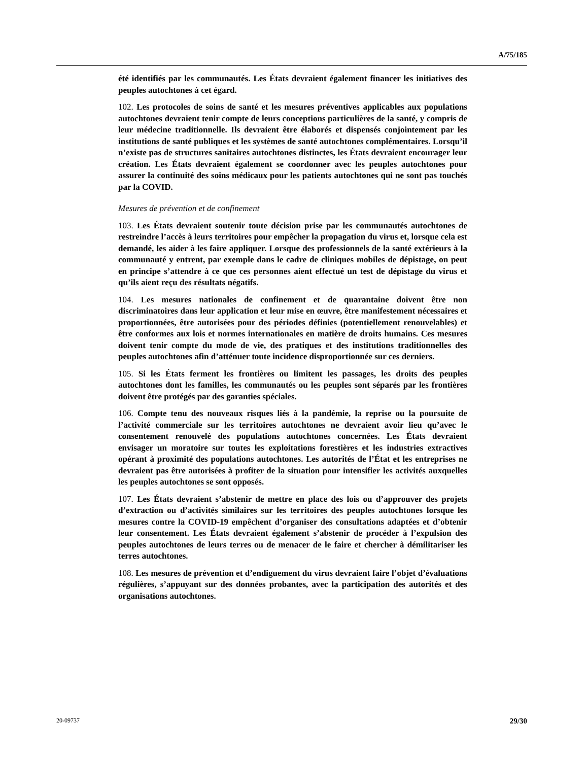A/75/185
été identifiés par les communautés. Les États devraient également financer les initiatives des peuples autochtones à cet égard.
102. Les protocoles de soins de santé et les mesures préventives applicables aux populations autochtones devraient tenir compte de leurs conceptions particulières de la santé, y compris de leur médecine traditionnelle. Ils devraient être élaborés et dispensés conjointement par les institutions de santé publiques et les systèmes de santé autochtones complémentaires. Lorsqu’il n’existe pas de structures sanitaires autochtones distinctes, les États devraient encourager leur création. Les États devraient également se coordonner avec les peuples autochtones pour assurer la continuité des soins médicaux pour les patients autochtones qui ne sont pas touchés par la COVID.
Mesures de prévention et de confinement
103. Les États devraient soutenir toute décision prise par les communautés autochtones de restreindre l’accès à leurs territoires pour empêcher la propagation du virus et, lorsque cela est demandé, les aider à les faire appliquer. Lorsque des professionnels de la santé extérieurs à la communauté y entrent, par exemple dans le cadre de cliniques mobiles de dépistage, on peut en principe s’attendre à ce que ces personnes aient effectué un test de dépistage du virus et qu’ils aient reçu des résultats négatifs.
104. Les mesures nationales de confinement et de quarantaine doivent être non discriminatoires dans leur application et leur mise en œuvre, être manifestement nécessaires et proportionnées, être autorisées pour des périodes définies (potentiellement renouvelables) et être conformes aux lois et normes internationales en matière de droits humains. Ces mesures doivent tenir compte du mode de vie, des pratiques et des institutions traditionnelles des peuples autochtones afin d’atténuer toute incidence disproportionnée sur ces derniers.
105. Si les États ferment les frontières ou limitent les passages, les droits des peuples autochtones dont les familles, les communautés ou les peuples sont séparés par les frontières doivent être protégés par des garanties spéciales.
106. Compte tenu des nouveaux risques liés à la pandémie, la reprise ou la poursuite de l’activité commerciale sur les territoires autochtones ne devraient avoir lieu qu’avec le consentement renouvelé des populations autochtones concernées. Les États devraient envisager un moratoire sur toutes les exploitations forestières et les industries extractives opérant à proximité des populations autochtones. Les autorités de l’État et les entreprises ne devraient pas être autorisées à profiter de la situation pour intensifier les activités auxquelles les peuples autochtones se sont opposés.
107. Les États devraient s’abstenir de mettre en place des lois ou d’approuver des projets d’extraction ou d’activités similaires sur les territoires des peuples autochtones lorsque les mesures contre la COVID-19 empêchent d’organiser des consultations adaptées et d’obtenir leur consentement. Les États devraient également s’abstenir de procéder à l’expulsion des peuples autochtones de leurs terres ou de menacer de le faire et chercher à démilitariser les terres autochtones.
108. Les mesures de prévention et d’endiguement du virus devraient faire l’objet d’évaluations régulières, s’appuyant sur des données probantes, avec la participation des autorités et des organisations autochtones.
20-09737 29/30